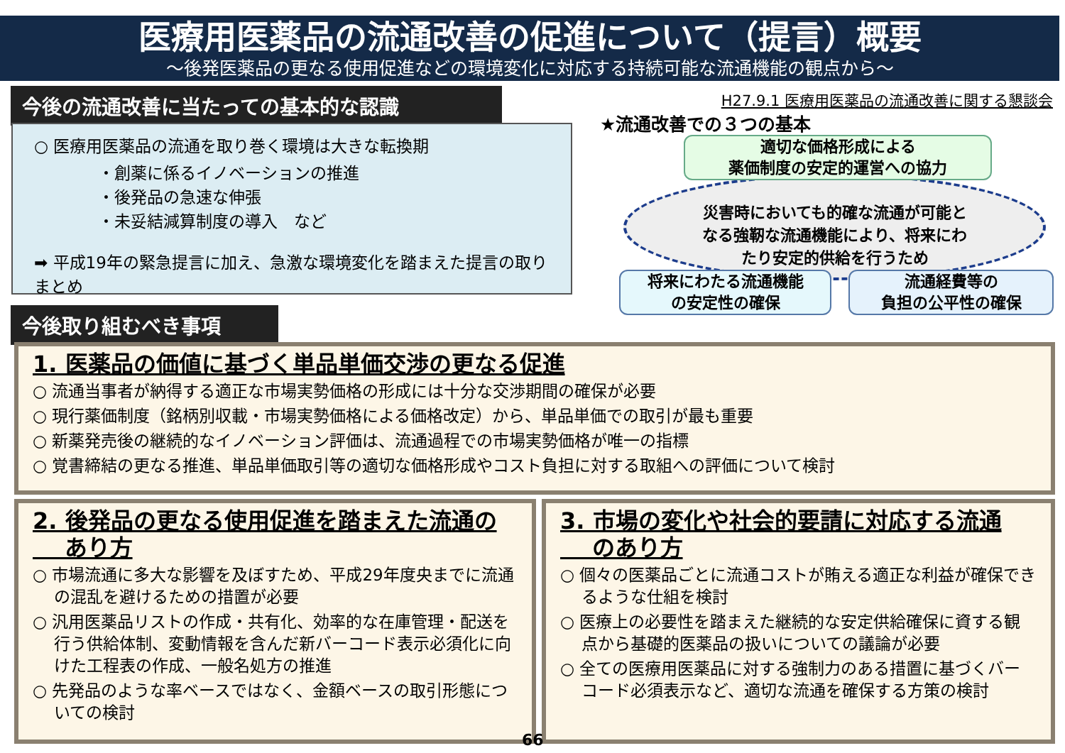医療用医薬品の流通改善の促進について（提言）概要
～後発医薬品の更なる使用促進などの環境変化に対応する持続可能な流通機能の観点から～
今後の流通改善に当たっての基本的な認識
○ 医療用医薬品の流通を取り巻く環境は大きな転換期
・創薬に係るイノベーションの推進
・後発品の急速な伸張
・未妥結減算制度の導入　など
➡ 平成19年の緊急提言に加え、急激な環境変化を踏まえた提言の取りまとめ
H27.9.1 医療用医薬品の流通改善に関する懇談会
★流通改善での３つの基本
災害時においても的確な流通が可能と
なる強靭な流通機能により、将来にわ
たり安定的供給を行うため
適切な価格形成による
薬価制度の安定的運営への協力
将来にわたる流通機能
の安定性の確保
流通経費等の
負担の公平性の確保
今後取り組むべき事項
1. 医薬品の価値に基づく単品単価交渉の更なる促進
○ 流通当事者が納得する適正な市場実勢価格の形成には十分な交渉期間の確保が必要
○ 現行薬価制度（銘柄別収載・市場実勢価格による価格改定）から、単品単価での取引が最も重要
○ 新薬発売後の継続的なイノベーション評価は、流通過程での市場実勢価格が唯一の指標
○ 覚書締結の更なる推進、単品単価取引等の適切な価格形成やコスト負担に対する取組への評価について検討
2. 後発品の更なる使用促進を踏まえた流通の
あり方
○ 市場流通に多大な影響を及ぼすため、平成29年度央までに流通の混乱を避けるための措置が必要
○ 汎用医薬品リストの作成・共有化、効率的な在庫管理・配送を行う供給体制、変動情報を含んだ新バーコード表示必須化に向けた工程表の作成、一般名処方の推進
○ 先発品のような率ベースではなく、金額ベースの取引形態についての検討
3. 市場の変化や社会的要請に対応する流通
のあり方
○ 個々の医薬品ごとに流通コストが賄える適正な利益が確保できるような仕組を検討
○ 医療上の必要性を踏まえた継続的な安定供給確保に資する観点から基礎的医薬品の扱いについての議論が必要
○ 全ての医療用医薬品に対する強制力のある措置に基づくバーコード必須表示など、適切な流通を確保する方策の検討
66